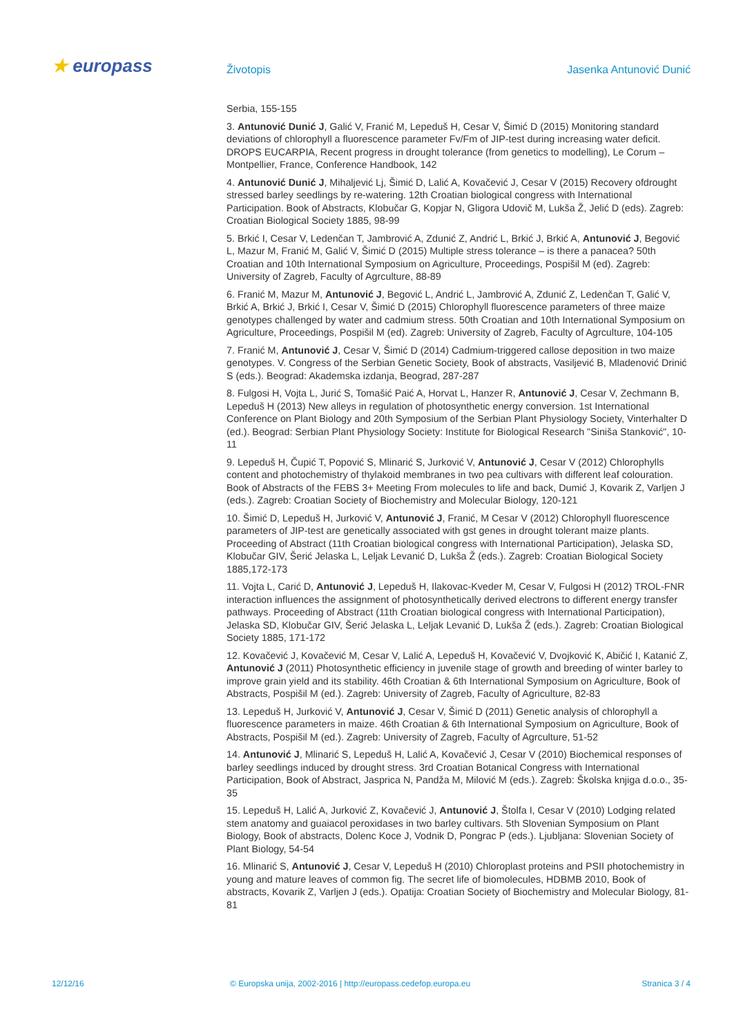★ europass
Životopis Jasenka Antunović Dunić
Serbia, 155-155
3. Antunović Dunić J, Galić V, Franić M, Lepeduš H, Cesar V, Šimić D (2015) Monitoring standard deviations of chlorophyll a fluorescence parameter Fv/Fm of JIP-test during increasing water deficit. DROPS EUCARPIA, Recent progress in drought tolerance (from genetics to modelling), Le Corum – Montpellier, France, Conference Handbook, 142
4. Antunović Dunić J, Mihaljević Lj, Šimić D, Lalić A, Kovačević J, Cesar V (2015) Recovery ofdrought stressed barley seedlings by re-watering. 12th Croatian biological congress with International Participation. Book of Abstracts, Klobučar G, Kopjar N, Gligora Udovič M, Lukša Ž, Jelić D (eds). Zagreb: Croatian Biological Society 1885, 98-99
5. Brkić I, Cesar V, Ledenčan T, Jambrović A, Zdunić Z, Andrić L, Brkić J, Brkić A, Antunović J, Begović L, Mazur M, Franić M, Galić V, Šimić D (2015) Multiple stress tolerance – is there a panacea? 50th Croatian and 10th International Symposium on Agriculture, Proceedings, Pospišil M (ed). Zagreb: University of Zagreb, Faculty of Agrculture, 88-89
6. Franić M, Mazur M, Antunović J, Begović L, Andrić L, Jambrović A, Zdunić Z, Ledenčan T, Galić V, Brkić A, Brkić J, Brkić I, Cesar V, Šimić D (2015) Chlorophyll fluorescence parameters of three maize genotypes challenged by water and cadmium stress. 50th Croatian and 10th International Symposium on Agriculture, Proceedings, Pospišil M (ed). Zagreb: University of Zagreb, Faculty of Agrculture, 104-105
7. Franić M, Antunović J, Cesar V, Šimić D (2014) Cadmium-triggered callose deposition in two maize genotypes. V. Congress of the Serbian Genetic Society, Book of abstracts, Vasiljević B, Mladenović Drinić S (eds.). Beograd: Akademska izdanja, Beograd, 287-287
8. Fulgosi H, Vojta L, Jurić S, Tomašić Paić A, Horvat L, Hanzer R, Antunović J, Cesar V, Zechmann B, Lepeduš H (2013) New alleys in regulation of photosynthetic energy conversion. 1st International Conference on Plant Biology and 20th Symposium of the Serbian Plant Physiology Society, Vinterhalter D (ed.). Beograd: Serbian Plant Physiology Society: Institute for Biological Research "Siniša Stanković", 10-11
9. Lepeduš H, Čupić T, Popović S, Mlinarić S, Jurković V, Antunović J, Cesar V (2012) Chlorophylls content and photochemistry of thylakoid membranes in two pea cultivars with different leaf colouration. Book of Abstracts of the FEBS 3+ Meeting From molecules to life and back, Dumić J, Kovarik Z, Varljen J (eds.). Zagreb: Croatian Society of Biochemistry and Molecular Biology, 120-121
10. Šimić D, Lepeduš H, Jurković V, Antunović J, Franić, M Cesar V (2012) Chlorophyll fluorescence parameters of JIP-test are genetically associated with gst genes in drought tolerant maize plants. Proceeding of Abstract (11th Croatian biological congress with International Participation), Jelaska SD, Klobučar GIV, Šerić Jelaska L, Leljak Levanić D, Lukša Ž (eds.). Zagreb: Croatian Biological Society 1885,172-173
11. Vojta L, Carić D, Antunović J, Lepeduš H, Ilakovac-Kveder M, Cesar V, Fulgosi H (2012) TROL-FNR interaction influences the assignment of photosynthetically derived electrons to different energy transfer pathways. Proceeding of Abstract (11th Croatian biological congress with International Participation), Jelaska SD, Klobučar GIV, Šerić Jelaska L, Leljak Levanić D, Lukša Ž (eds.). Zagreb: Croatian Biological Society 1885, 171-172
12. Kovačević J, Kovačević M, Cesar V, Lalić A, Lepeduš H, Kovačević V, Dvojković K, Abičić I, Katanić Z, Antunović J (2011) Photosynthetic efficiency in juvenile stage of growth and breeding of winter barley to improve grain yield and its stability. 46th Croatian & 6th International Symposium on Agriculture, Book of Abstracts, Pospišil M (ed.). Zagreb: University of Zagreb, Faculty of Agriculture, 82-83
13. Lepeduš H, Jurković V, Antunović J, Cesar V, Šimić D (2011) Genetic analysis of chlorophyll a fluorescence parameters in maize. 46th Croatian & 6th International Symposium on Agriculture, Book of Abstracts, Pospišil M (ed.). Zagreb: University of Zagreb, Faculty of Agrculture, 51-52
14. Antunović J, Mlinarić S, Lepeduš H, Lalić A, Kovačević J, Cesar V (2010) Biochemical responses of barley seedlings induced by drought stress. 3rd Croatian Botanical Congress with International Participation, Book of Abstract, Jasprica N, Pandža M, Milović M (eds.). Zagreb: Školska knjiga d.o.o., 35-35
15. Lepeduš H, Lalić A, Jurković Z, Kovačević J, Antunović J, Štolfa I, Cesar V (2010) Lodging related stem anatomy and guaiacol peroxidases in two barley cultivars. 5th Slovenian Symposium on Plant Biology, Book of abstracts, Dolenc Koce J, Vodnik D, Pongrac P (eds.). Ljubljana: Slovenian Society of Plant Biology, 54-54
16. Mlinarić S, Antunović J, Cesar V, Lepeduš H (2010) Chloroplast proteins and PSII photochemistry in young and mature leaves of common fig. The secret life of biomolecules, HDBMB 2010, Book of abstracts, Kovarik Z, Varljen J (eds.). Opatija: Croatian Society of Biochemistry and Molecular Biology, 81-81
12/12/16 © Europska unija, 2002-2016 | http://europass.cedefop.europa.eu
Stranica 3 / 4